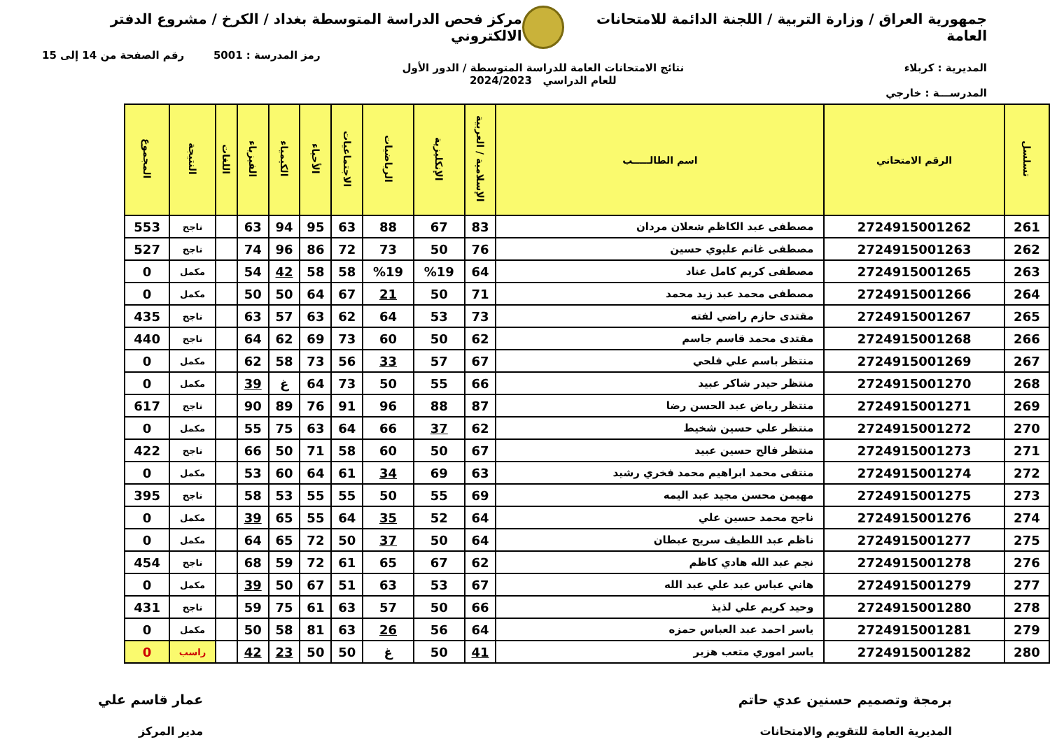جمهورية العراق / وزارة التربية / اللجنة الدائمة للامتحانات العامة
مركز فحص الدراسة المتوسطة بغداد / الكرخ / مشروع الدفتر الالكتروني
رمز المدرسة : 5001 رقم الصفحة من 14 إلى 15
المديرية : كربلاء نتائج الامتحانات العامة للدراسة المتوسطة / الدور الأول
للعام الدراسي 2024/2023
المدرســـة : خارجي
| تسلسل | الرقم الامتحاني | اسم الطالـــــب | الإسلامية / العربية | الإنكليزية | الرياضيات | الاجتماعيات | الأحياء | الكيمياء | الفيزياء | اللغات | النتيجة | المجموع |
| --- | --- | --- | --- | --- | --- | --- | --- | --- | --- | --- | --- | --- |
| 261 | 2724915001262 | مصطفى عبد الكاظم شعلان مردان | 83 | 67 | 88 | 63 | 95 | 94 | 63 | | ناجح | 553 |
| 262 | 2724915001263 | مصطفى غانم عليوي حسين | 76 | 50 | 73 | 72 | 86 | 96 | 74 | | ناجح | 527 |
| 263 | 2724915001265 | مصطفى كريم كامل عناد | 64 | %19 | %19 | 58 | 58 | 42 | 54 | | مكمل | 0 |
| 264 | 2724915001266 | مصطفى محمد عبد زيد محمد | 71 | 50 | 21 | 67 | 64 | 50 | 50 | | مكمل | 0 |
| 265 | 2724915001267 | مقتدى حازم راضي لفته | 73 | 53 | 64 | 62 | 63 | 57 | 63 | | ناجح | 435 |
| 266 | 2724915001268 | مقتدى محمد قاسم جاسم | 62 | 50 | 60 | 73 | 69 | 62 | 64 | | ناجح | 440 |
| 267 | 2724915001269 | منتظر باسم علي فلحي | 67 | 57 | 33 | 56 | 73 | 58 | 62 | | مكمل | 0 |
| 268 | 2724915001270 | منتظر حيدر شاكر عبيد | 66 | 55 | 50 | 73 | 64 | غ | 39 | | مكمل | 0 |
| 269 | 2724915001271 | منتظر رياض عبد الحسن رضا | 87 | 88 | 96 | 91 | 76 | 89 | 90 | | ناجح | 617 |
| 270 | 2724915001272 | منتظر علي حسين شخيط | 62 | 37 | 66 | 64 | 63 | 75 | 55 | | مكمل | 0 |
| 271 | 2724915001273 | منتظر فالح حسين عبيد | 67 | 50 | 60 | 58 | 71 | 50 | 66 | | ناجح | 422 |
| 272 | 2724915001274 | منتقى محمد ابراهيم محمد فخري رشيد | 63 | 69 | 34 | 61 | 64 | 60 | 53 | | مكمل | 0 |
| 273 | 2724915001275 | مهيمن محسن مجيد عبد اليمه | 69 | 55 | 50 | 55 | 55 | 53 | 58 | | ناجح | 395 |
| 274 | 2724915001276 | ناجح محمد حسين علي | 64 | 52 | 35 | 64 | 55 | 65 | 39 | | مكمل | 0 |
| 275 | 2724915001277 | ناظم عبد اللطيف سريح عبطان | 64 | 50 | 37 | 50 | 72 | 65 | 64 | | مكمل | 0 |
| 276 | 2724915001278 | نجم عبد الله هادي كاظم | 62 | 67 | 65 | 61 | 72 | 59 | 68 | | ناجح | 454 |
| 277 | 2724915001279 | هاني عباس عبد علي عبد الله | 67 | 53 | 63 | 51 | 67 | 50 | 39 | | مكمل | 0 |
| 278 | 2724915001280 | وحيد كريم علي لذيذ | 66 | 50 | 57 | 63 | 61 | 75 | 59 | | ناجح | 431 |
| 279 | 2724915001281 | ياسر احمد عبد العباس حمزه | 64 | 56 | 26 | 63 | 81 | 58 | 50 | | مكمل | 0 |
| 280 | 2724915001282 | ياسر اموري متعب هزبر | 41 | 50 | غ | 50 | 50 | 23 | 42 | | راسب | 0 |
برمجة وتصميم حسنين عدي حاتم
المديرية العامة للتقويم والامتحانات
عمار قاسم علي
مدير المركز